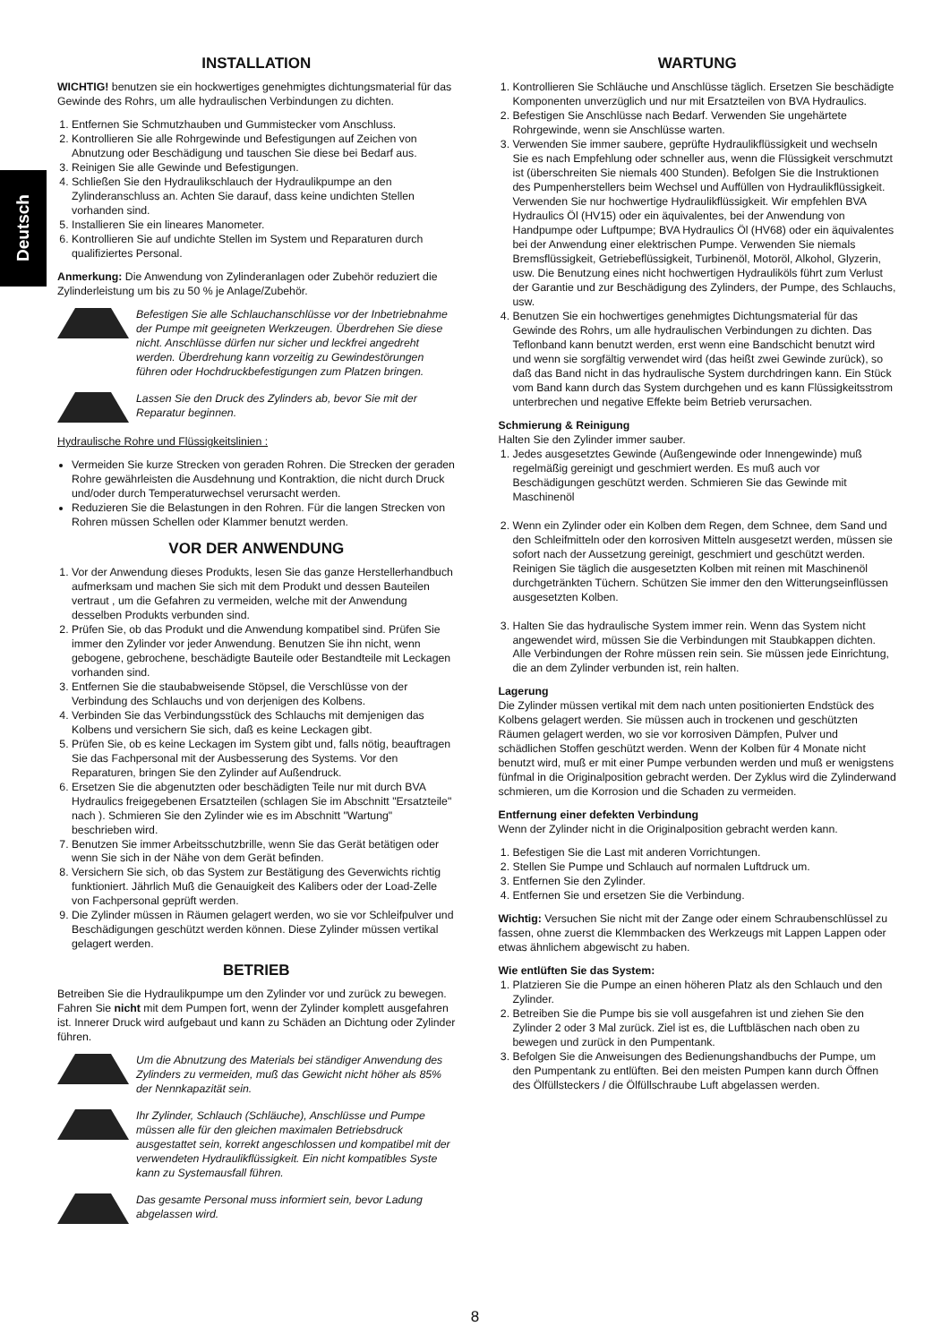Deutsch
INSTALLATION
WICHTIG! benutzen sie ein hockwertiges genehmigtes dichtungsmaterial für das Gewinde des Rohrs, um alle hydraulischen Verbindungen zu dichten.
1. Entfernen Sie Schmutzhauben und Gummistecker vom Anschluss.
2. Kontrollieren Sie alle Rohrgewinde und Befestigungen auf Zeichen von Abnutzung oder Beschädigung und tauschen Sie diese bei Bedarf aus.
3. Reinigen Sie alle Gewinde und Befestigungen.
4. Schließen Sie den Hydraulikschlauch der Hydraulikpumpe an den Zylinderanschluss an. Achten Sie darauf, dass keine undichten Stellen vorhanden sind.
5. Installieren Sie ein lineares Manometer.
6. Kontrollieren Sie auf undichte Stellen im System und Reparaturen durch qualifiziertes Personal.
Anmerkung: Die Anwendung von Zylinderanlagen oder Zubehör reduziert die Zylinderleistung um bis zu 50 % je Anlage/Zubehör.
Befestigen Sie alle Schlauchanschlüsse vor der Inbetriebnahme der Pumpe mit geeigneten Werkzeugen. Überdrehen Sie diese nicht. Anschlüsse dürfen nur sicher und leckfrei angedreht werden. Überdrehung kann vorzeitig zu Gewindestörungen führen oder Hochdruckbefestigungen zum Platzen bringen.
Lassen Sie den Druck des Zylinders ab, bevor Sie mit der Reparatur beginnen.
Hydraulische Rohre und Flüssigkeitslinien :
Vermeiden Sie kurze Strecken von geraden Rohren. Die Strecken der geraden Rohre gewährleisten die Ausdehnung und Kontraktion, die nicht durch Druck und/oder durch Temperaturwechsel verursacht werden.
Reduzieren Sie die Belastungen in den Rohren. Für die langen Strecken von Rohren müssen Schellen oder Klammer benutzt werden.
VOR DER ANWENDUNG
1. Vor der Anwendung dieses Produkts, lesen Sie das ganze Herstellerhandbuch aufmerksam und machen Sie sich mit dem Produkt und dessen Bauteilen vertraut , um die Gefahren zu vermeiden, welche mit der Anwendung desselben Produkts verbunden sind.
2. Prüfen Sie, ob das Produkt und die Anwendung kompatibel sind. Prüfen Sie immer den Zylinder vor jeder Anwendung. Benutzen Sie ihn nicht, wenn gebogene, gebrochene, beschädigte Bauteile oder Bestandteile mit Leckagen vorhanden sind.
3. Entfernen Sie die staubabweisende Stöpsel, die Verschlüsse von der Verbindung des Schlauchs und von derjenigen des Kolbens.
4. Verbinden Sie das Verbindungsstück des Schlauchs mit demjenigen das Kolbens und versichern Sie sich, daß es keine Leckagen gibt.
5. Prüfen Sie, ob es keine Leckagen im System gibt und, falls nötig, beauftragen Sie das Fachpersonal mit der Ausbesserung des Systems. Vor den Reparaturen, bringen Sie den Zylinder auf Außendruck.
6. Ersetzen Sie die abgenutzten oder beschädigten Teile nur mit durch BVA Hydraulics freigegebenen Ersatzteilen (schlagen Sie im Abschnitt "Ersatzteile" nach ). Schmieren Sie den Zylinder wie es im Abschnitt "Wartung" beschrieben wird.
7. Benutzen Sie immer Arbeitsschutzbrille, wenn Sie das Gerät betätigen oder wenn Sie sich in der Nähe von dem Gerät befinden.
8. Versichern Sie sich, ob das System zur Bestätigung des Geverwichts richtig funktioniert. Jährlich Muß die Genauigkeit des Kalibers oder der Load-Zelle von Fachpersonal geprüft werden.
9. Die Zylinder müssen in Räumen gelagert werden, wo sie vor Schleifpulver und Beschädigungen geschützt werden können. Diese Zylinder müssen vertikal gelagert werden.
BETRIEB
Betreiben Sie die Hydraulikpumpe um den Zylinder vor und zurück zu bewegen. Fahren Sie nicht mit dem Pumpen fort, wenn der Zylinder komplett ausgefahren ist. Innerer Druck wird aufgebaut und kann zu Schäden an Dichtung oder Zylinder führen.
Um die Abnutzung des Materials bei ständiger Anwendung des Zylinders zu vermeiden, muß das Gewicht nicht höher als 85% der Nennkapazität sein.
Ihr Zylinder, Schlauch (Schläuche), Anschlüsse und Pumpe müssen alle für den gleichen maximalen Betriebsdruck ausgestattet sein, korrekt angeschlossen und kompatibel mit der verwendeten Hydraulikflüssigkeit. Ein nicht kompatibles Syste kann zu Systemausfall führen.
Das gesamte Personal muss informiert sein, bevor Ladung abgelassen wird.
WARTUNG
1. Kontrollieren Sie Schläuche und Anschlüsse täglich. Ersetzen Sie beschädigte Komponenten unverzüglich und nur mit Ersatzteilen von BVA Hydraulics.
2. Befestigen Sie Anschlüsse nach Bedarf. Verwenden Sie ungehärtete Rohrgewinde, wenn sie Anschlüsse warten.
3. Verwenden Sie immer saubere, geprüfte Hydraulikflüssigkeit und wechseln Sie es nach Empfehlung oder schneller aus, wenn die Flüssigkeit verschmutzt ist (überschreiten Sie niemals 400 Stunden). Befolgen Sie die Instruktionen des Pumpenherstellers beim Wechsel und Auffüllen von Hydraulikflüssigkeit. Verwenden Sie nur hochwertige Hydraulikflüssigkeit. Wir empfehlen BVA Hydraulics Öl (HV15) oder ein äquivalentes, bei der Anwendung von Handpumpe oder Luftpumpe; BVA Hydraulics Öl (HV68) oder ein äquivalentes bei der Anwendung einer elektrischen Pumpe. Verwenden Sie niemals Bremsflüssigkeit, Getriebeflüssigkeit, Turbinenöl, Motoröl, Alkohol, Glyzerin, usw. Die Benutzung eines nicht hochwertigen Hydrauliköls führt zum Verlust der Garantie und zur Beschädigung des Zylinders, der Pumpe, des Schlauchs, usw.
4. Benutzen Sie ein hochwertiges genehmigtes Dichtungsmaterial für das Gewinde des Rohrs, um alle hydraulischen Verbindungen zu dichten. Das Teflonband kann benutzt werden, erst wenn eine Bandschicht benutzt wird und wenn sie sorgfältig verwendet wird (das heißt zwei Gewinde zurück), so daß das Band nicht in das hydraulische System durchdringen kann. Ein Stück vom Band kann durch das System durchgehen und es kann Flüssigkeitsstrom unterbrechen und negative Effekte beim Betrieb verursachen.
Schmierung & Reinigung
Halten Sie den Zylinder immer sauber.
1. Jedes ausgesetztes Gewinde (Außengewinde oder Innengewinde) muß regelmäßig gereinigt und geschmiert werden. Es muß auch vor Beschädigungen geschützt werden. Schmieren Sie das Gewinde mit Maschinenöl
2. Wenn ein Zylinder oder ein Kolben dem Regen, dem Schnee, dem Sand und den Schleifmitteln oder den korrosiven Mitteln ausgesetzt werden, müssen sie sofort nach der Aussetzung gereinigt, geschmiert und geschützt werden. Reinigen Sie täglich die ausgesetzten Kolben mit reinen mit Maschinenöl durchgetränkten Tüchern. Schützen Sie immer den den Witterungseinflüssen ausgesetzten Kolben.
3. Halten Sie das hydraulische System immer rein. Wenn das System nicht angewendet wird, müssen Sie die Verbindungen mit Staubkappen dichten. Alle Verbindungen der Rohre müssen rein sein. Sie müssen jede Einrichtung, die an dem Zylinder verbunden ist, rein halten.
Lagerung
Die Zylinder müssen vertikal mit dem nach unten positionierten Endstück des Kolbens gelagert werden. Sie müssen auch in trockenen und geschützten Räumen gelagert werden, wo sie vor korrosiven Dämpfen, Pulver und schädlichen Stoffen geschützt werden. Wenn der Kolben für 4 Monate nicht benutzt wird, muß er mit einer Pumpe verbunden werden und muß er wenigstens fünfmal in die Originalposition gebracht werden. Der Zyklus wird die Zylinderwand schmieren, um die Korrosion und die Schaden zu vermeiden.
Entfernung einer defekten Verbindung
Wenn der Zylinder nicht in die Originalposition gebracht werden kann.
1. Befestigen Sie die Last mit anderen Vorrichtungen.
2. Stellen Sie Pumpe und Schlauch auf normalen Luftdruck um.
3. Entfernen Sie den Zylinder.
4. Entfernen Sie und ersetzen Sie die Verbindung.
Wichtig: Versuchen Sie nicht mit der Zange oder einem Schraubenschlüssel zu fassen, ohne zuerst die Klemmbacken des Werkzeugs mit Lappen Lappen oder etwas ähnlichem abgewischt zu haben.
Wie entlüften Sie das System:
1. Platzieren Sie die Pumpe an einen höheren Platz als den Schlauch und den Zylinder.
2. Betreiben Sie die Pumpe bis sie voll ausgefahren ist und ziehen Sie den Zylinder 2 oder 3 Mal zurück. Ziel ist es, die Luftbläschen nach oben zu bewegen und zurück in den Pumpentank.
3. Befolgen Sie die Anweisungen des Bedienungshandbuchs der Pumpe, um den Pumpentank zu entlüften. Bei den meisten Pumpen kann durch Öffnen des Ölfüllsteckers / die Ölfüllschraube Luft abgelassen werden.
8